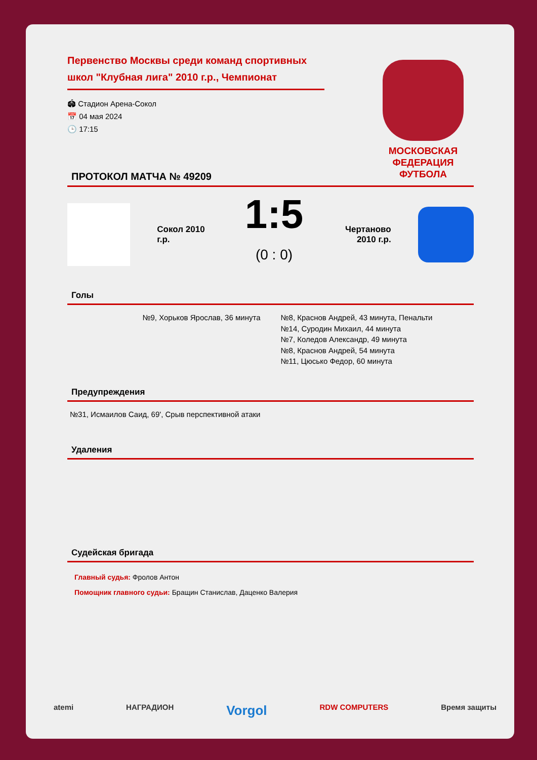МОСКОВСКАЯ
ФЕДЕРАЦИЯ
ФУТБОЛА
Первенство Москвы среди команд спортивных школ "Клубная лига" 2010 г.р., Чемпионат
🏟 Стадион Арена-Сокол
📅 04 мая 2024
🕒 17:15
ПРОТОКОЛ МАТЧА № 49209
Сокол 2010 г.р.
1:5
(0 : 0)
Чертаново 2010 г.р.
Голы
№9, Хорьков Ярослав, 36 минута №8, Краснов Андрей, 43 минута, Пенальти
№14, Суродин Михаил, 44 минута
№7, Коледов Александр, 49 минута
№8, Краснов Андрей, 54 минута
№11, Цюсько Федор, 60 минута
Предупреждения
№31, Исмаилов Саид, 69', Срыв перспективной атаки
Удаления
Судейская бригада
Главный судья: Фролов Антон
Помощник главного судьи: Бращин Станислав, Даценко Валерия
atemi НАГРАДИОН Vorgol RDW COMPUTERS Время защиты